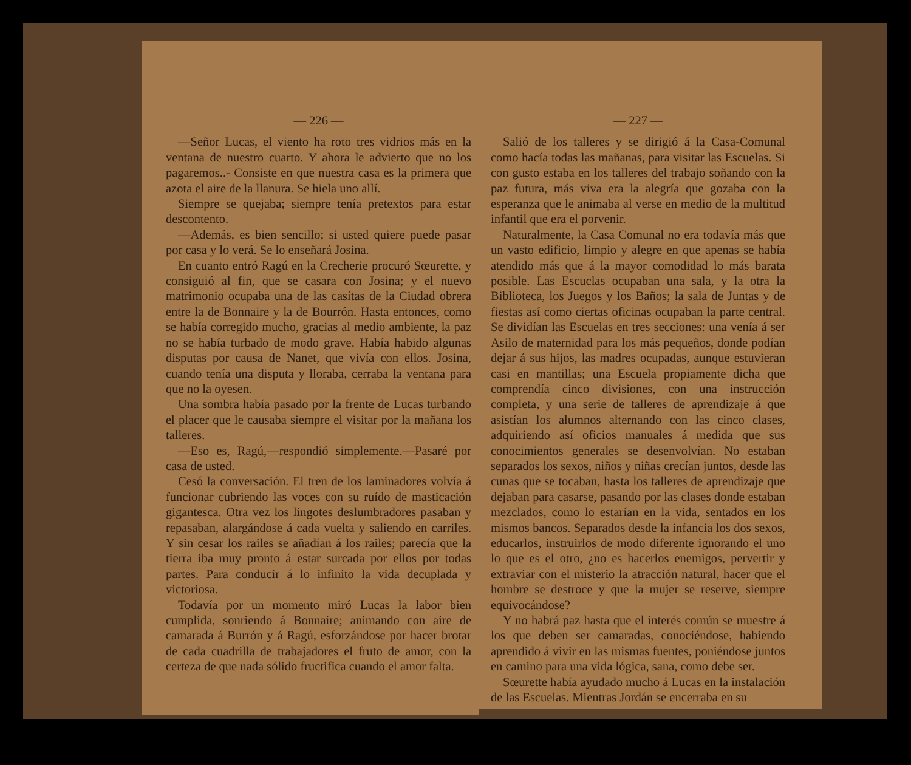— 226 —
—Señor Lucas, el viento ha roto tres vidrios más en la ventana de nuestro cuarto. Y ahora le advierto que no los pagaremos..- Consiste en que nuestra casa es la primera que azota el aire de la llanura. Se hiela uno allí.
Siempre se quejaba; siempre tenía pretextos para estar descontento.
—Además, es bien sencillo; si usted quiere puede pasar por casa y lo verá. Se lo enseñará Josina.
En cuanto entró Ragú en la Crecherie procuró Sœurette, y consiguió al fin, que se casara con Josina; y el nuevo matrimonio ocupaba una de las casítas de la Ciudad obrera entre la de Bonnaire y la de Bourrón. Hasta entonces, como se había corregido mucho, gracias al medio ambiente, la paz no se había turbado de modo grave. Había habido algunas disputas por causa de Nanet, que vivía con ellos. Josina, cuando tenía una disputa y lloraba, cerraba la ventana para que no la oyesen.
Una sombra había pasado por la frente de Lucas turbando el placer que le causaba siempre el visitar por la mañana los talleres.
—Eso es, Ragú,—respondió simplemente.—Pasaré por casa de usted.
Cesó la conversación. El tren de los laminadores volvía á funcionar cubriendo las voces con su ruído de masticación gigantesca. Otra vez los lingotes deslumbradores pasaban y repasaban, alargándose á cada vuelta y saliendo en carriles. Y sin cesar los railes se añadían á los railes; parecía que la tierra iba muy pronto á estar surcada por ellos por todas partes. Para conducir á lo infinito la vida decuplada y victoriosa.
Todavía por un momento miró Lucas la labor bien cumplida, sonriendo á Bonnaire; animando con aire de camarada á Burrón y á Ragú, esforzándose por hacer brotar de cada cuadrilla de trabajadores el fruto de amor, con la certeza de que nada sólido fructifica cuando el amor falta.
— 227 —
Salió de los talleres y se dirigió á la Casa-Comunal como hacía todas las mañanas, para visitar las Escuelas. Si con gusto estaba en los talleres del trabajo soñando con la paz futura, más viva era la alegría que gozaba con la esperanza que le animaba al verse en medio de la multitud infantil que era el porvenir.
Naturalmente, la Casa Comunal no era todavía más que un vasto edificio, limpio y alegre en que apenas se había atendido más que á la mayor comodidad lo más barata posible. Las Escuclas ocupaban una sala, y la otra la Biblioteca, los Juegos y los Baños; la sala de Juntas y de fiestas así como ciertas oficinas ocupaban la parte central. Se dividían las Escuelas en tres secciones: una venía á ser Asilo de maternidad para los más pequeños, donde podían dejar á sus hijos, las madres ocupadas, aunque estuvieran casi en mantillas; una Escuela propiamente dicha que comprendía cinco divisiones, con una instrucción completa, y una serie de talleres de aprendizaje á que asistían los alumnos alternando con las cinco clases, adquiriendo así oficios manuales á medida que sus conocimientos generales se desenvolvían. No estaban separados los sexos, niños y niñas crecían juntos, desde las cunas que se tocaban, hasta los talleres de aprendizaje que dejaban para casarse, pasando por las clases donde estaban mezclados, como lo estarían en la vida, sentados en los mismos bancos. Separados desde la infancia los dos sexos, educarlos, instruirlos de modo diferente ignorando el uno lo que es el otro, ¿no es hacerlos enemigos, pervertir y extraviar con el misterio la atracción natural, hacer que el hombre se destroce y que la mujer se reserve, siempre equivocándose?
Y no habrá paz hasta que el interés común se muestre á los que deben ser camaradas, conociéndose, habiendo aprendido á vivir en las mismas fuentes, poniéndose juntos en camino para una vida lógica, sana, como debe ser.
Sœurette había ayudado mucho á Lucas en la instalación de las Escuelas. Mientras Jordán se encerraba en su